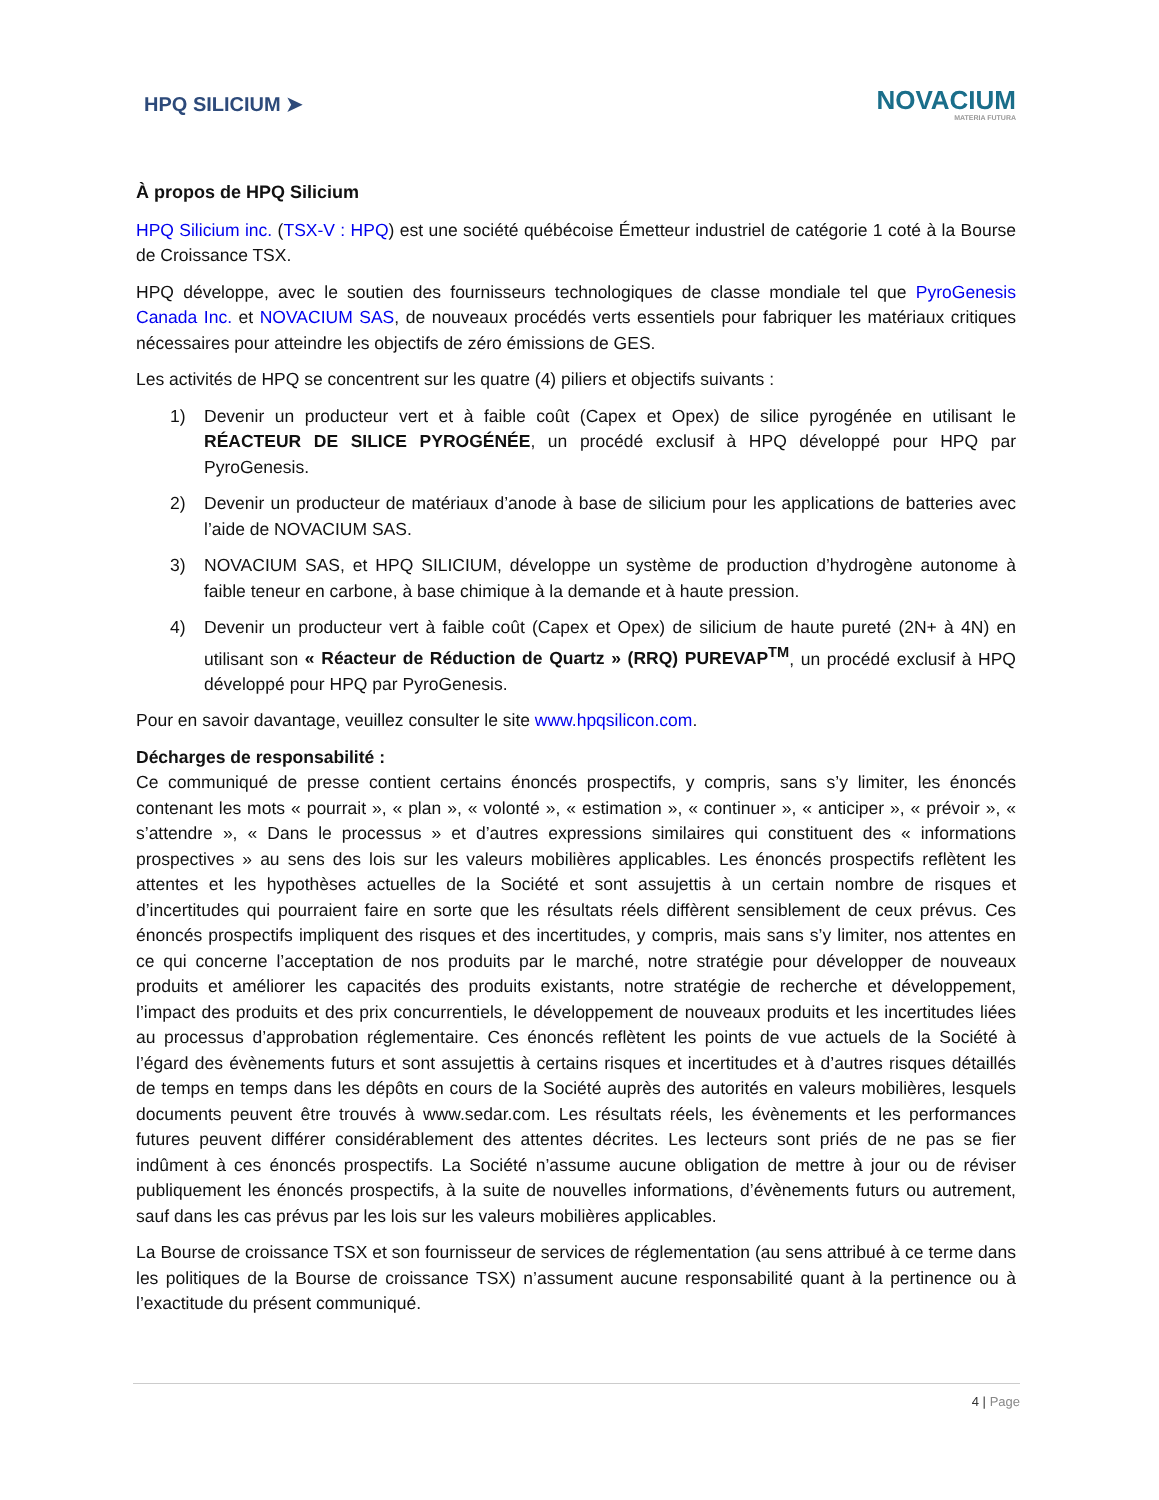HPQ SILICIUM ➤
NOVACIUM
MATERIA FUTURA
À propos de HPQ Silicium
HPQ Silicium inc. (TSX-V : HPQ) est une société québécoise Émetteur industriel de catégorie 1 coté à la Bourse de Croissance TSX.
HPQ développe, avec le soutien des fournisseurs technologiques de classe mondiale tel que PyroGenesis Canada Inc. et NOVACIUM SAS, de nouveaux procédés verts essentiels pour fabriquer les matériaux critiques nécessaires pour atteindre les objectifs de zéro émissions de GES.
Les activités de HPQ se concentrent sur les quatre (4) piliers et objectifs suivants :
1) Devenir un producteur vert et à faible coût (Capex et Opex) de silice pyrogénée en utilisant le RÉACTEUR DE SILICE PYROGÉNÉE, un procédé exclusif à HPQ développé pour HPQ par PyroGenesis.
2) Devenir un producteur de matériaux d’anode à base de silicium pour les applications de batteries avec l’aide de NOVACIUM SAS.
3) NOVACIUM SAS, et HPQ SILICIUM, développe un système de production d’hydrogène autonome à faible teneur en carbone, à base chimique à la demande et à haute pression.
4) Devenir un producteur vert à faible coût (Capex et Opex) de silicium de haute pureté (2N+ à 4N) en utilisant son « Réacteur de Réduction de Quartz » (RRQ) PUREVAP<sup>TM</sup>, un procédé exclusif à HPQ développé pour HPQ par PyroGenesis.
Pour en savoir davantage, veuillez consulter le site www.hpqsilicon.com.
Décharges de responsabilité :
Ce communiqué de presse contient certains énoncés prospectifs, y compris, sans s’y limiter, les énoncés contenant les mots « pourrait », « plan », « volonté », « estimation », « continuer », « anticiper », « prévoir », « s’attendre », « Dans le processus » et d’autres expressions similaires qui constituent des « informations prospectives » au sens des lois sur les valeurs mobilières applicables. Les énoncés prospectifs reflètent les attentes et les hypothèses actuelles de la Société et sont assujettis à un certain nombre de risques et d’incertitudes qui pourraient faire en sorte que les résultats réels diffèrent sensiblement de ceux prévus. Ces énoncés prospectifs impliquent des risques et des incertitudes, y compris, mais sans s’y limiter, nos attentes en ce qui concerne l’acceptation de nos produits par le marché, notre stratégie pour développer de nouveaux produits et améliorer les capacités des produits existants, notre stratégie de recherche et développement, l’impact des produits et des prix concurrentiels, le développement de nouveaux produits et les incertitudes liées au processus d’approbation réglementaire. Ces énoncés reflètent les points de vue actuels de la Société à l’égard des évènements futurs et sont assujettis à certains risques et incertitudes et à d’autres risques détaillés de temps en temps dans les dépôts en cours de la Société auprès des autorités en valeurs mobilières, lesquels documents peuvent être trouvés à www.sedar.com. Les résultats réels, les évènements et les performances futures peuvent différer considérablement des attentes décrites. Les lecteurs sont priés de ne pas se fier indûment à ces énoncés prospectifs. La Société n’assume aucune obligation de mettre à jour ou de réviser publiquement les énoncés prospectifs, à la suite de nouvelles informations, d’évènements futurs ou autrement, sauf dans les cas prévus par les lois sur les valeurs mobilières applicables.
La Bourse de croissance TSX et son fournisseur de services de réglementation (au sens attribué à ce terme dans les politiques de la Bourse de croissance TSX) n’assument aucune responsabilité quant à la pertinence ou à l’exactitude du présent communiqué.
4 | Page